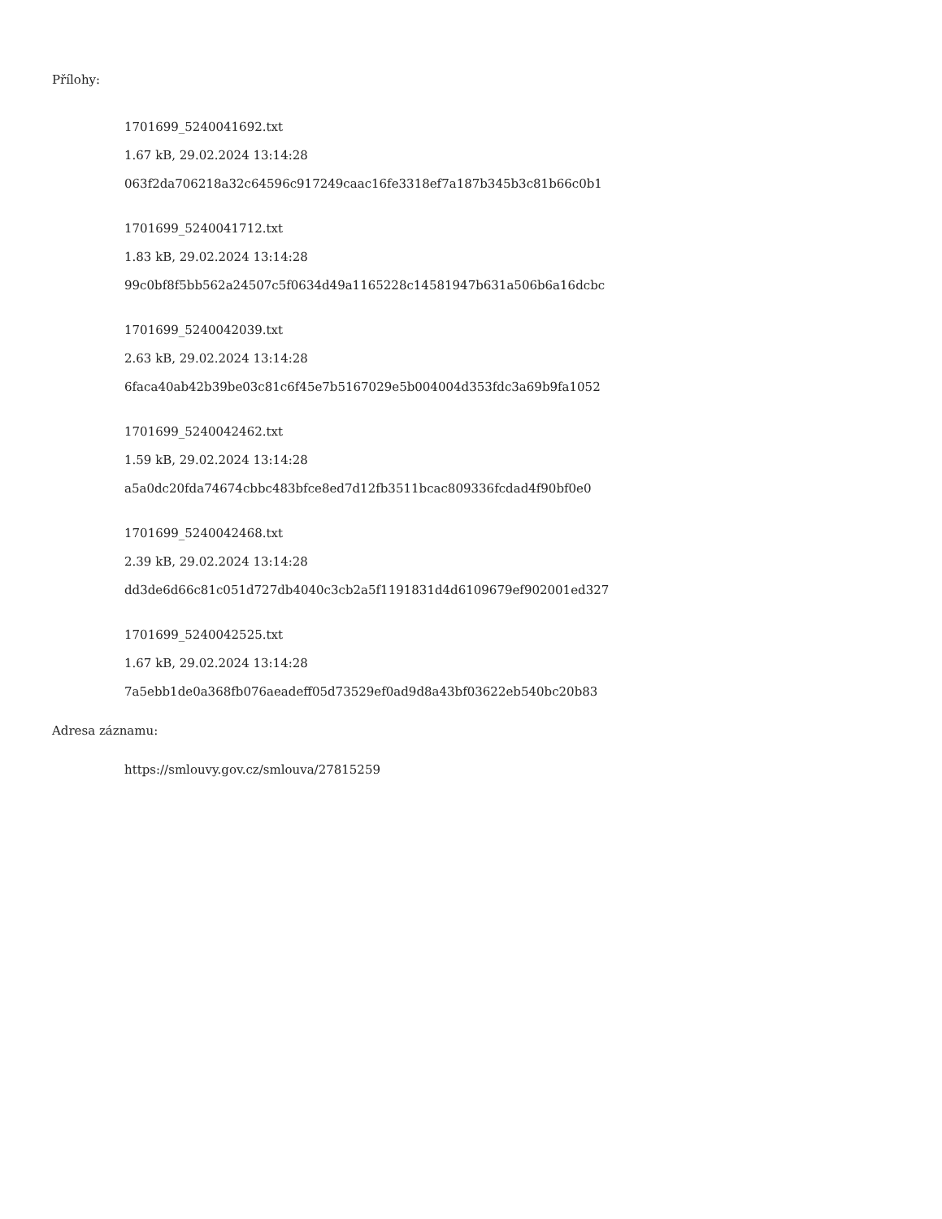Přílohy:
1701699_5240041692.txt
1.67 kB, 29.02.2024 13:14:28
063f2da706218a32c64596c917249caac16fe3318ef7a187b345b3c81b66c0b1
1701699_5240041712.txt
1.83 kB, 29.02.2024 13:14:28
99c0bf8f5bb562a24507c5f0634d49a1165228c14581947b631a506b6a16dcbc
1701699_5240042039.txt
2.63 kB, 29.02.2024 13:14:28
6faca40ab42b39be03c81c6f45e7b5167029e5b004004d353fdc3a69b9fa1052
1701699_5240042462.txt
1.59 kB, 29.02.2024 13:14:28
a5a0dc20fda74674cbbc483bfce8ed7d12fb3511bcac809336fcdad4f90bf0e0
1701699_5240042468.txt
2.39 kB, 29.02.2024 13:14:28
dd3de6d66c81c051d727db4040c3cb2a5f1191831d4d6109679ef902001ed327
1701699_5240042525.txt
1.67 kB, 29.02.2024 13:14:28
7a5ebb1de0a368fb076aeadeff05d73529ef0ad9d8a43bf03622eb540bc20b83
Adresa záznamu:
https://smlouvy.gov.cz/smlouva/27815259